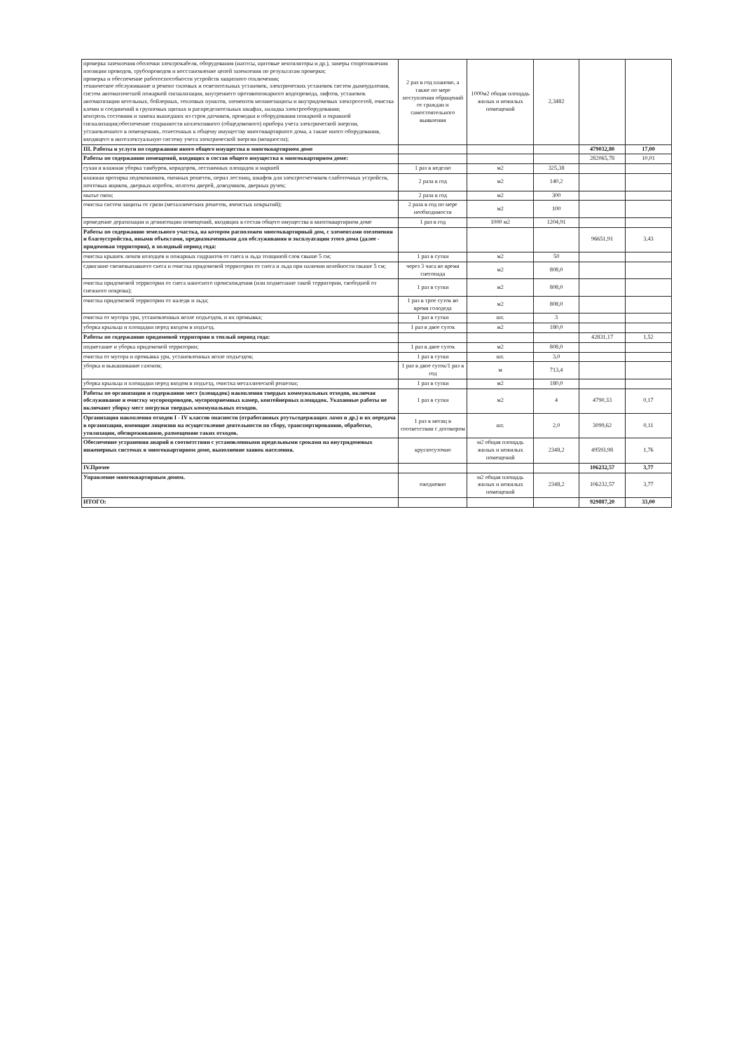| проверка заземления оболочки электрокабеля, оборудования (насосы, щитовые вентиляторы и др.), замеры сопротивления изоляции проводов, трубопроводов и восстановление цепей заземления по результатам проверки; проверка и обеспечение работоспособности устройств защитного отключения; техническое обслуживание и ремонт силовых и осветительных установок, электрических установок систем дымоудаления, систем автоматической пожарной сигнализации, внутреннего противопожарного водопровода, лифтов, установок автоматизации котельных, бойлерных, тепловых пунктов, элементов молниезащиты и внутридомовых электросетей, очистка клемм и соединений в групповых щитках и распределительных шкафах, наладка электрооборудования; контроль состояния и замена вышедших из строя датчиков, проводки и оборудования пожарной и охранной сигнализации;обеспечение сохранности коллективного (общедомового) прибора учета электрической энергии, установленного в помещениях, отнесенных к общему имуществу многоквартирного дома, а также иного оборудования, входящего в интеллектуальную систему учета электрической энергии (мощности); | 2 раз в год планово, а также по мере поступления обращений от граждан и самостоятельного выявления | 1000м2 общая площадь жилых и нежилых помещений | 2,3482 | | |
| III. Работы и услуги по содержанию иного общего имущества в многоквартирном доме | | | | 479032,80 | 17,00 |
| Работы по содержанию помещений, входящих в состав общего имущества в многоквартирном доме: | | | | 282065,78 | 10,01 |
| сухая и влажная уборка тамбуров, коридоров, лестничных площадок и маршей | 1 раз в неделю | м2 | 325,38 | | |
| влажная протирка подоконников, оконных решеток, перил лестниц, шкафов для электросчетчиков слаботочных устройств, почтовых ящиков, дверных коробок, полотен дверей, доводчиков, дверных ручек; | 2 раза в год | м2 | 140,2 | | |
| мытье окон; | 2 раза в год | м2 | 300 | | |
| очистка систем защиты от грязи (металлических решеток, ячеистых покрытий); | 2 раза в год по мере необходимости | м2 | 100 | | |
| проведение дератизации и дезинсекции помещений, входящих в состав общего имущества в многоквартирном доме | 1 раз в год | 1000 м2 | 1204,91 | | |
| Работы по содержанию земельного участка, на котором расположен многоквартирный дом, с элементами озеленения и благоустройства, иными объектами, предназначенными для обслуживания и эксплуатации этого дома (далее - придомовая территория), в холодный период года: | | | | 96651,91 | 3,43 |
| очистка крышек люков колодцев и пожарных гидрантов от снега и льда толщиной слоя свыше 5 см; | 1 раз в сутки | м2 | 50 | | |
| сдвигание свежевыпавшего снега и очистка придомовой территории от снега и льда при наличии колейности свыше 5 см; | через 3 часа во время снегопада | м2 | 808,0 | | |
| очистка придомовой территории от снега наносного происхождения (или подметание такой территории, свободной от снежного покрова); | 1 раз в сутки | м2 | 808,0 | | |
| очистка придомовой территории от наледи и льда; | 1 раз в трое суток во время голодеда | м2 | 808,0 | | |
| очистка от мусора урн, установленных возле подъездов, и их промывка; | 1 раз в сутки | шт. | 3 | | |
| уборка крыльца и площадки перед входом в подъезд. | 1 раз в двое суток | м2 | 180,0 | | |
| Работы по содержанию придомовой территории в теплый период года: | | | | 42831,17 | 1,52 |
| подметание и уборка придомовой территории; | 1 раз в двое суток | м2 | 808,0 | | |
| очистка от мусора и промывка урн, установленных возле подъездов; | 1 раз в сутки | шт. | 3,0 | | |
| уборка и выкашивание газонов; | 1 раз в двое суток/1 раз в год | м | 713,4 | | |
| уборка крыльца и площадки перед входом в подъезд, очистка металлической решетки; | 1 раз в сутки | м2 | 180,0 | | |
| Работы по организации и содержанию мест (площадок) накопления твердых коммунальных отходов, включая обслуживание и очистку мусоропроводов, мусороприемных камер, контейнерных площадок. Указанные работы не включают уборку мест погрузки твердых коммунальных отходов. | 1 раз в сутки | м2 | 4 | 4790,33 | 0,17 |
| Организация накопления отходов I - IV классов опасности (отработанных ртутьсодержащих ламп и др.) и их передача в организации, имеющие лицензии на осуществление деятельности по сбору, транспортированию, обработке, утилизации, обезвреживанию, размещению таких отходов. | 1 раз в месяц в соответствии с договором | шт. | 2,0 | 3099,62 | 0,11 |
| Обеспечение устранения аварий в соответствии с установленными предельными сроками на внутридомовых инженерных системах в многоквартирном доме, выполнение заявок населения. | круглосуточно | м2 общая площадь жилых и нежилых помещений | 2348,2 | 49593,98 | 1,76 |
| IV.Прочее | | | | 106232,57 | 3,77 |
| Управление многоквартирным домом. | ежедневно | м2 общая площадь жилых и нежилых помещений | 2348,2 | 106232,57 | 3,77 |
| ИТОГО: | | | | 929887,20 | 33,00 |